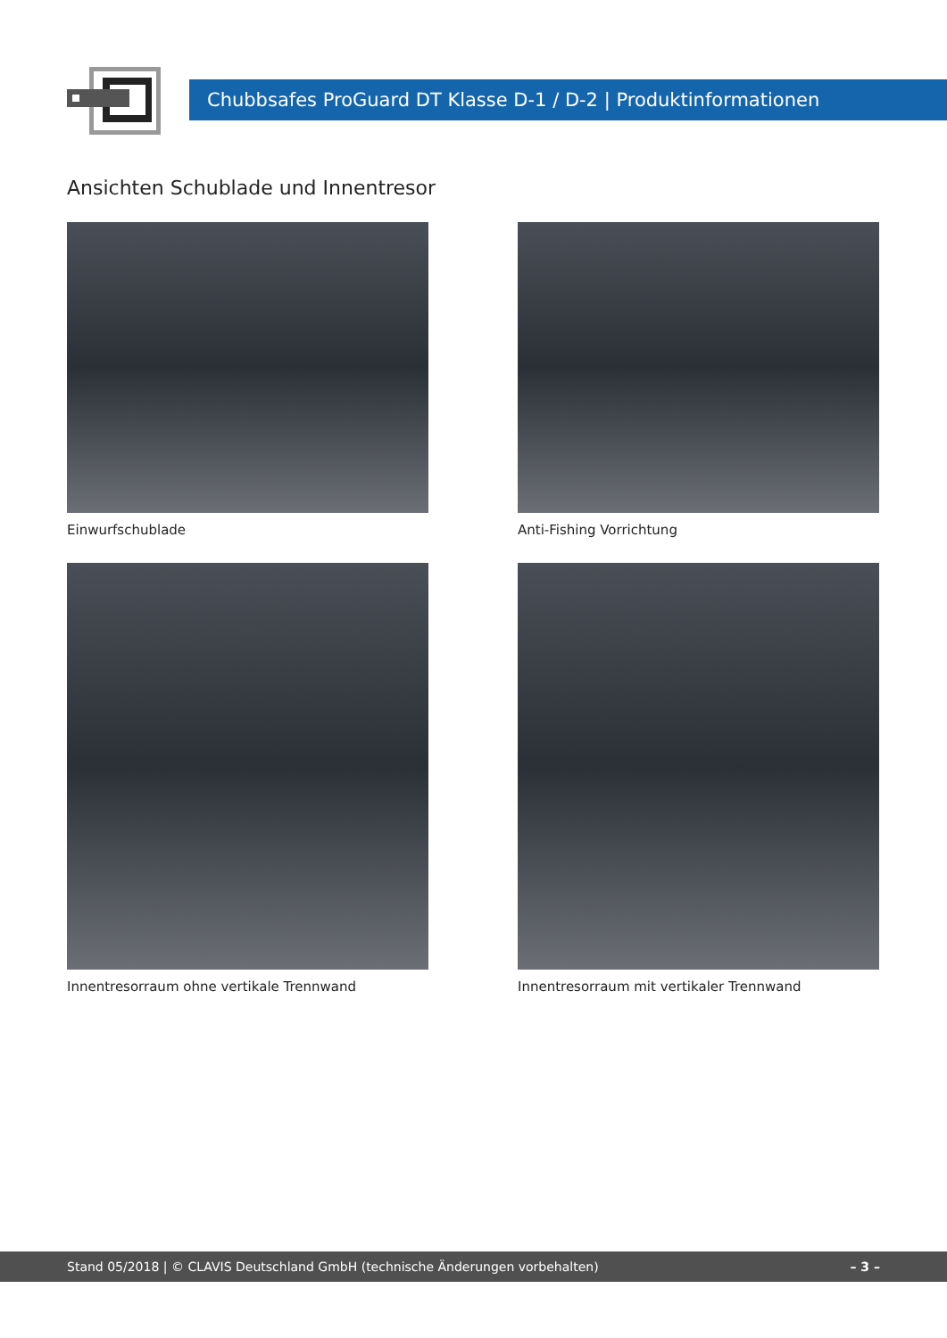Chubbsafes ProGuard DT Klasse D-1 / D-2 | Produktinformationen
Ansichten Schublade und Innentresor
Einwurfschublade
Anti-Fishing Vorrichtung
Innentresorraum ohne vertikale Trennwand
Innentresorraum mit vertikaler Trennwand
Stand 05/2018 | © CLAVIS Deutschland GmbH (technische Änderungen vorbehalten) – 3 –